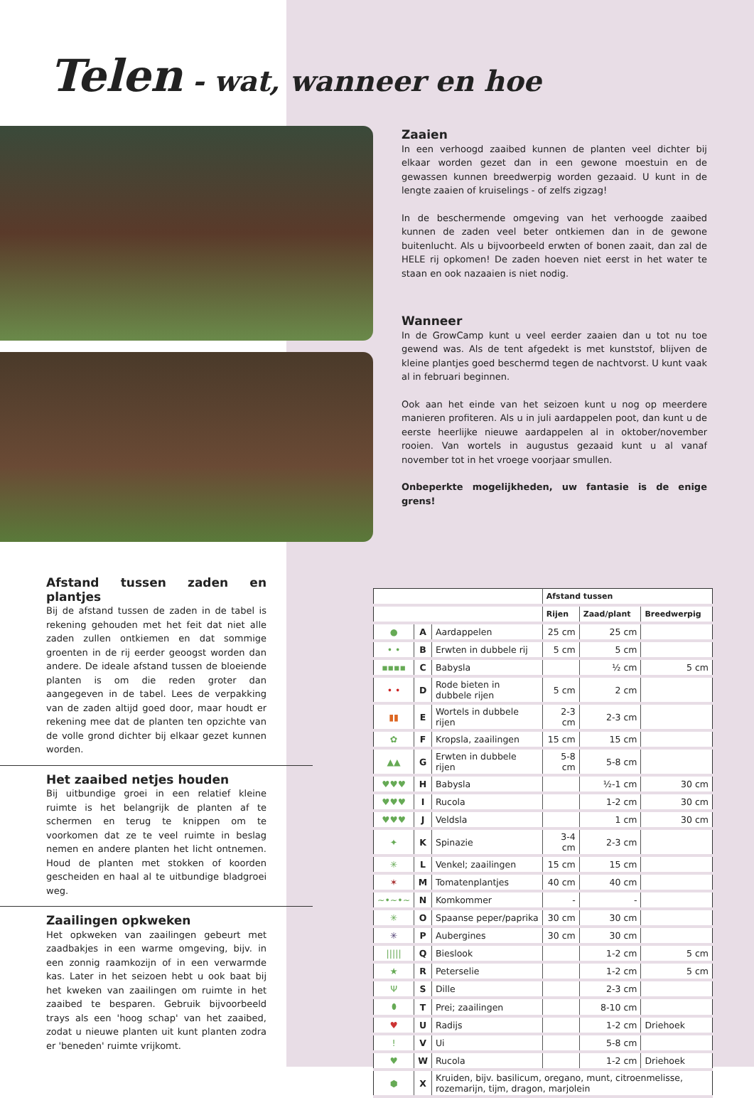Telen - wat, wanneer en hoe
Zaaien
In een verhoogd zaaibed kunnen de planten veel dichter bij elkaar worden gezet dan in een gewone moestuin en de gewassen kunnen breedwerpig worden gezaaid. U kunt in de lengte zaaien of kruiselings - of zelfs zigzag!
In de beschermende omgeving van het verhoogde zaaibed kunnen de zaden veel beter ontkiemen dan in de gewone buitenlucht. Als u bijvoorbeeld erwten of bonen zaait, dan zal de HELE rij opkomen! De zaden hoeven niet eerst in het water te staan en ook nazaaien is niet nodig.
Wanneer
In de GrowCamp kunt u veel eerder zaaien dan u tot nu toe gewend was. Als de tent afgedekt is met kunststof, blijven de kleine plantjes goed beschermd tegen de nachtvorst. U kunt vaak al in februari beginnen.
Ook aan het einde van het seizoen kunt u nog op meerdere manieren profiteren. Als u in juli aardappelen poot, dan kunt u de eerste heerlijke nieuwe aardappelen al in oktober/november rooien. Van wortels in augustus gezaaid kunt u al vanaf november tot in het vroege voorjaar smullen.
Onbeperkte mogelijkheden, uw fantasie is de enige grens!
Afstand tussen zaden en plantjes
Bij de afstand tussen de zaden in de tabel is rekening gehouden met het feit dat niet alle zaden zullen ontkiemen en dat sommige groenten in de rij eerder geoogst worden dan andere. De ideale afstand tussen de bloeiende planten is om die reden groter dan aangegeven in de tabel. Lees de verpakking van de zaden altijd goed door, maar houdt er rekening mee dat de planten ten opzichte van de volle grond dichter bij elkaar gezet kunnen worden.
Het zaaibed netjes houden
Bij uitbundige groei in een relatief kleine ruimte is het belangrijk de planten af te schermen en terug te knippen om te voorkomen dat ze te veel ruimte in beslag nemen en andere planten het licht ontnemen. Houd de planten met stokken of koorden gescheiden en haal al te uitbundige bladgroei weg.
Zaailingen opkweken
Het opkweken van zaailingen gebeurt met zaadbakjes in een warme omgeving, bijv. in een zonnig raamkozijn of in een verwarmde kas. Later in het seizoen hebt u ook baat bij het kweken van zaailingen om ruimte in het zaaibed te besparen. Gebruik bijvoorbeeld trays als een 'hoog schap' van het zaaibed, zodat u nieuwe planten uit kunt planten zodra er 'beneden' ruimte vrijkomt.
| | | | Afstand tussen | | |
| --- | --- | --- | --- | --- | --- |
| | | | Rijen | Zaad/plant | Breedwerpig |
| ● | A | Aardappelen | 25 cm | 25 cm | |
| • • | B | Erwten in dubbele rij | 5 cm | 5 cm | |
| ▪▪▪▪ | C | Babysla | | ½ cm | 5 cm |
| • • | D | Rode bieten in dubbele rijen | 5 cm | 2 cm | |
| ▮▮ | E | Wortels in dubbele rijen | 2-3 cm | 2-3 cm | |
| ✿ | F | Kropsla, zaailingen | 15 cm | 15 cm | |
| ▲▲ | G | Erwten in dubbele rijen | 5-8 cm | 5-8 cm | |
| ♥♥♥ | H | Babysla | | ½-1 cm | 30 cm |
| ♥♥♥ | I | Rucola | | 1-2 cm | 30 cm |
| ♥♥♥ | J | Veldsla | | 1 cm | 30 cm |
| ✦ | K | Spinazie | 3-4 cm | 2-3 cm | |
| ✳ | L | Venkel; zaailingen | 15 cm | 15 cm | |
| ✶ | M | Tomatenplantjes | 40 cm | 40 cm | |
| ~•~•~ | N | Komkommer | - | - | |
| ✳ | O | Spaanse peper/paprika | 30 cm | 30 cm | |
| ✳ | P | Aubergines | 30 cm | 30 cm | |
| ///// | Q | Bieslook | | 1-2 cm | 5 cm |
| ★ | R | Peterselie | | 1-2 cm | 5 cm |
| Ψ | S | Dille | | 2-3 cm | |
| ⬮ | T | Prei; zaailingen | | 8-10 cm | |
| ♥ | U | Radijs | | 1-2 cm | Driehoek |
| ǃ | V | Ui | | 5-8 cm | |
| ♥ | W | Rucola | | 1-2 cm | Driehoek |
| ⬢ | X | Kruiden, bijv. basilicum, oregano, munt, citroenmelisse, rozemarijn, tijm, dragon, marjolein | | | |